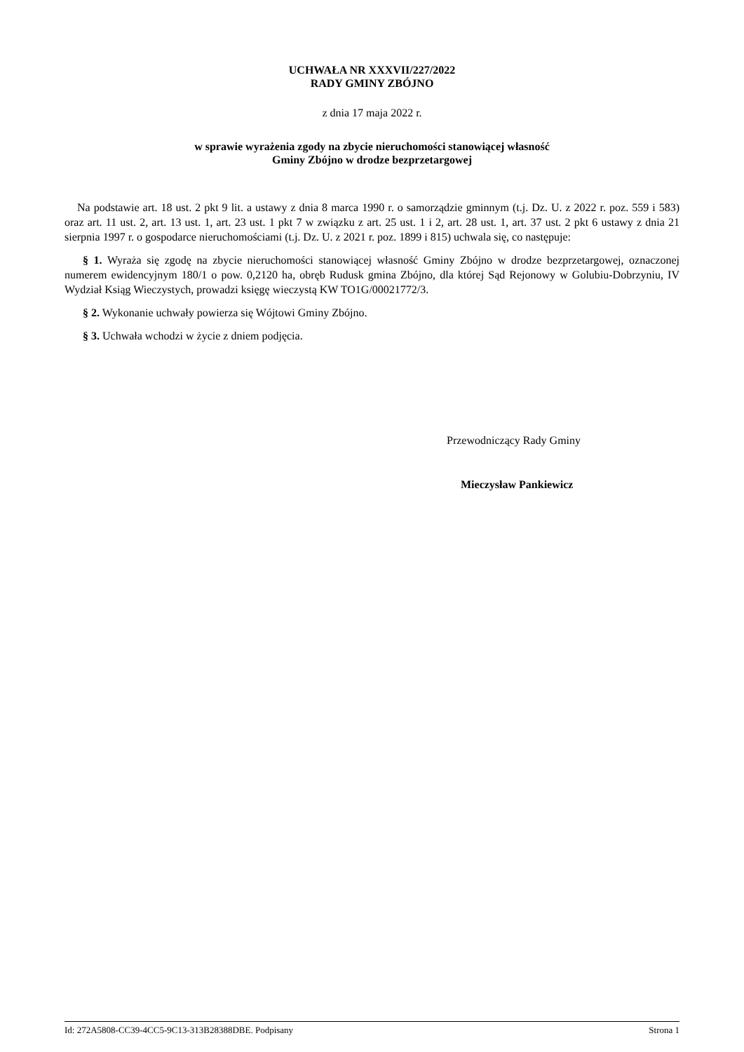UCHWAŁA NR XXXVII/227/2022
RADY GMINY ZBÓJNO
z dnia 17 maja 2022 r.
w sprawie wyrażenia zgody na zbycie nieruchomości stanowiącej własność
Gminy Zbójno w drodze bezprzetargowej
Na podstawie art. 18 ust. 2 pkt 9 lit. a ustawy z dnia 8 marca 1990 r. o samorządzie gminnym (t.j. Dz. U. z 2022 r. poz. 559 i 583) oraz art. 11 ust. 2, art. 13 ust. 1, art. 23 ust. 1 pkt 7 w związku z art. 25 ust. 1 i 2, art. 28 ust. 1, art. 37 ust. 2 pkt 6 ustawy z dnia 21 sierpnia 1997 r. o gospodarce nieruchomościami (t.j. Dz. U. z 2021 r. poz. 1899 i 815) uchwala się, co następuje:
§ 1. Wyraża się zgodę na zbycie nieruchomości stanowiącej własność Gminy Zbójno w drodze bezprzetargowej, oznaczonej numerem ewidencyjnym 180/1 o pow. 0,2120 ha, obręb Rudusk gmina Zbójno, dla której Sąd Rejonowy w Golubiu-Dobrzyniu, IV Wydział Ksiąg Wieczystych, prowadzi księgę wieczystą KW TO1G/00021772/3.
§ 2. Wykonanie uchwały powierza się Wójtowi Gminy Zbójno.
§ 3. Uchwała wchodzi w życie z dniem podjęcia.
Przewodniczący Rady Gminy
Mieczysław Pankiewicz
Id: 272A5808-CC39-4CC5-9C13-313B28388DBE. Podpisany Strona 1